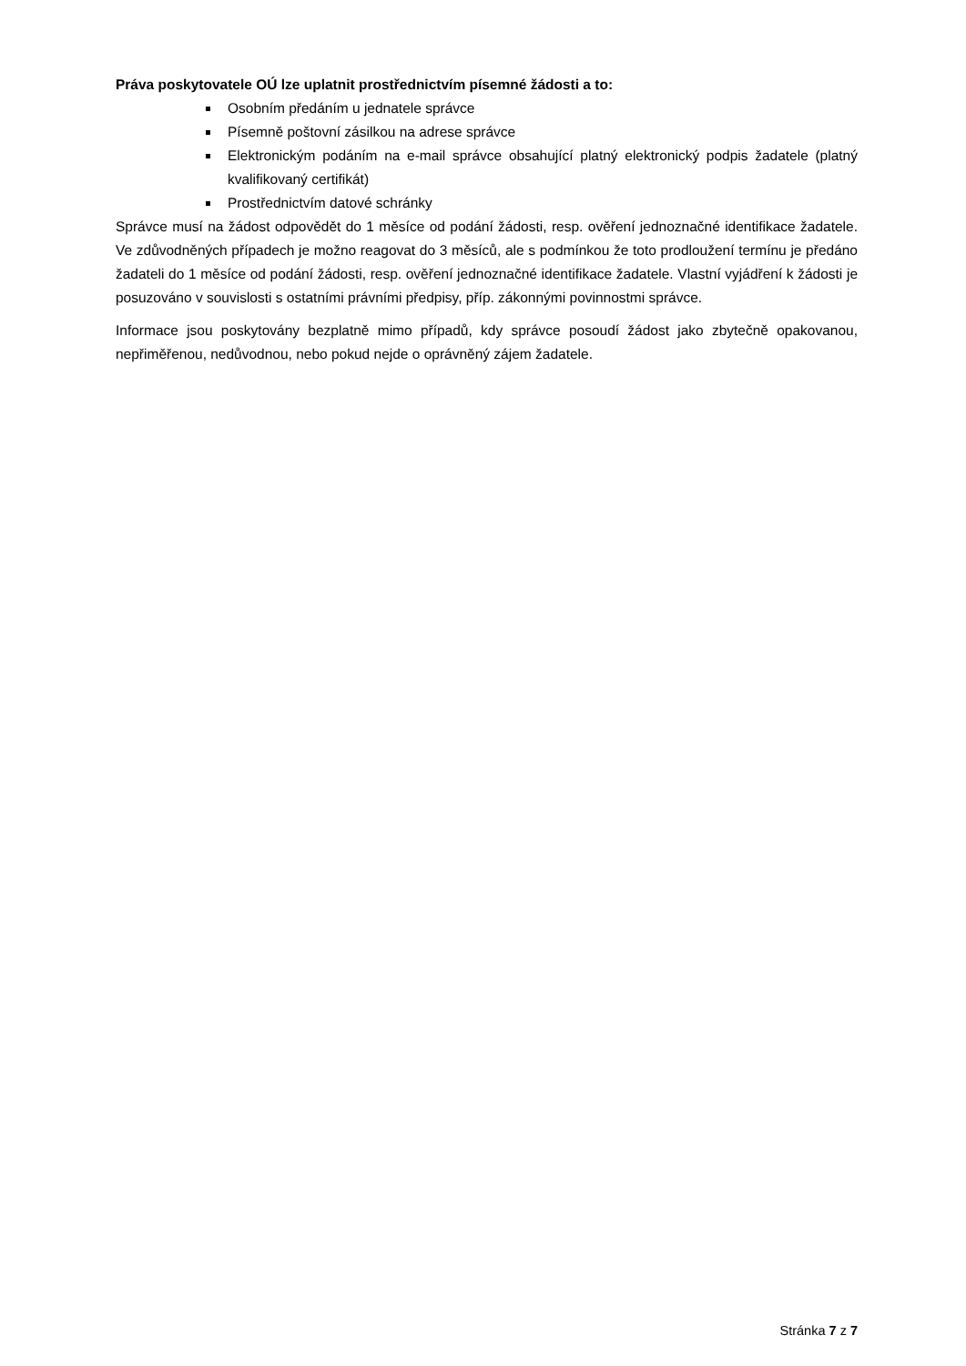Práva poskytovatele OÚ lze uplatnit prostřednictvím písemné žádosti a to:
Osobním předáním u jednatele správce
Písemně poštovní zásilkou na adrese správce
Elektronickým podáním na e-mail správce obsahující platný elektronický podpis žadatele (platný kvalifikovaný certifikát)
Prostřednictvím datové schránky
Správce musí na žádost odpovědět do 1 měsíce od podání žádosti, resp. ověření jednoznačné identifikace žadatele. Ve zdůvodněných případech je možno reagovat do 3 měsíců, ale s podmínkou že toto prodloužení termínu je předáno žadateli do 1 měsíce od podání žádosti, resp. ověření jednoznačné identifikace žadatele. Vlastní vyjádření k žádosti je posuzováno v souvislosti s ostatními právními předpisy, příp. zákonnými povinnostmi správce.
Informace jsou poskytovány bezplatně mimo případů, kdy správce posoudí žádost jako zbytečně opakovanou, nepřiměřenou, nedůvodnou, nebo pokud nejde o oprávněný zájem žadatele.
Stránka 7 z 7